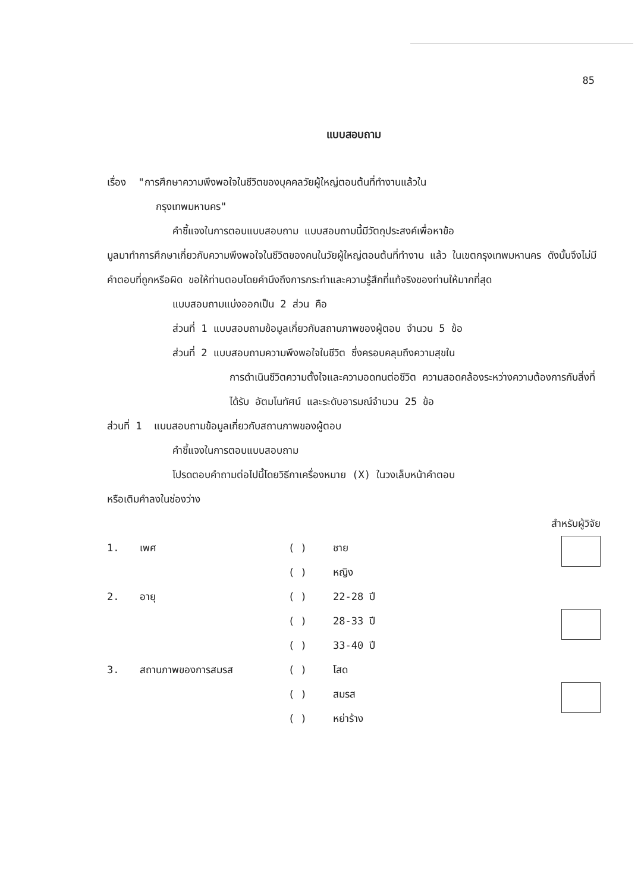85
แบบสอบถาม
เรื่อง "การศึกษาความพึงพอใจในชีวิตของบุคคลวัยผู้ใหญ่ตอนต้นที่ทำงานแล้วใน
กรุงเทพมหานคร"
คำชี้แจงในการตอบแบบสอบถาม แบบสอบถามนี้มีวัตถุประสงค์เพื่อหาข้อ
มูลมาทำการศึกษาเกี่ยวกับความพึงพอใจในชีวิตของคนในวัยผู้ใหญ่ตอนต้นที่ทำงาน แล้ว ในเขตกรุงเทพมหานคร ดังนั้นจึงไม่มีคำตอบที่ถูกหรือผิด ขอให้ท่านตอบโดยคำนึงถึงการกระทำและความรู้สึกที่แท้จริงของท่านให้มากที่สุด
แบบสอบถามแบ่งออกเป็น 2 ส่วน คือ
ส่วนที่ 1 แบบสอบถามข้อมูลเกี่ยวกับสถานภาพของผู้ตอบ จำนวน 5 ข้อ
ส่วนที่ 2 แบบสอบถามความพึงพอใจในชีวิต ซึ่งครอบคลุมถึงความสุขใน
การดำเนินชีวิตความตั้งใจและความอดทนต่อชีวิต ความสอดคล้องระหว่างความต้องการกับสิ่งที่ได้รับ อัตมโนทัศน์ และระดับอารมณ์จำนวน 25 ข้อ
ส่วนที่ 1 แบบสอบถามข้อมูลเกี่ยวกับสถานภาพของผู้ตอบ
คำชี้แจงในการตอบแบบสอบถาม
โปรดตอบคำถามต่อไปนี้โดยวิธีกาเครื่องหมาย (X) ในวงเล็บหน้าคำตอบ
หรือเติมคำลงในช่องว่าง
สำหรับผู้วิจัย
| 1. | เพศ | ( ) | ชาย | |
| | | ( ) | หญิง | |
| 2. | อายุ | ( ) | 22-28 ปี | |
| | | ( ) | 28-33 ปี | |
| | | ( ) | 33-40 ปี | |
| 3. | สถานภาพของการสมรส | ( ) | โสด | |
| | | ( ) | สมรส | |
| | | ( ) | หย่าร้าง | |